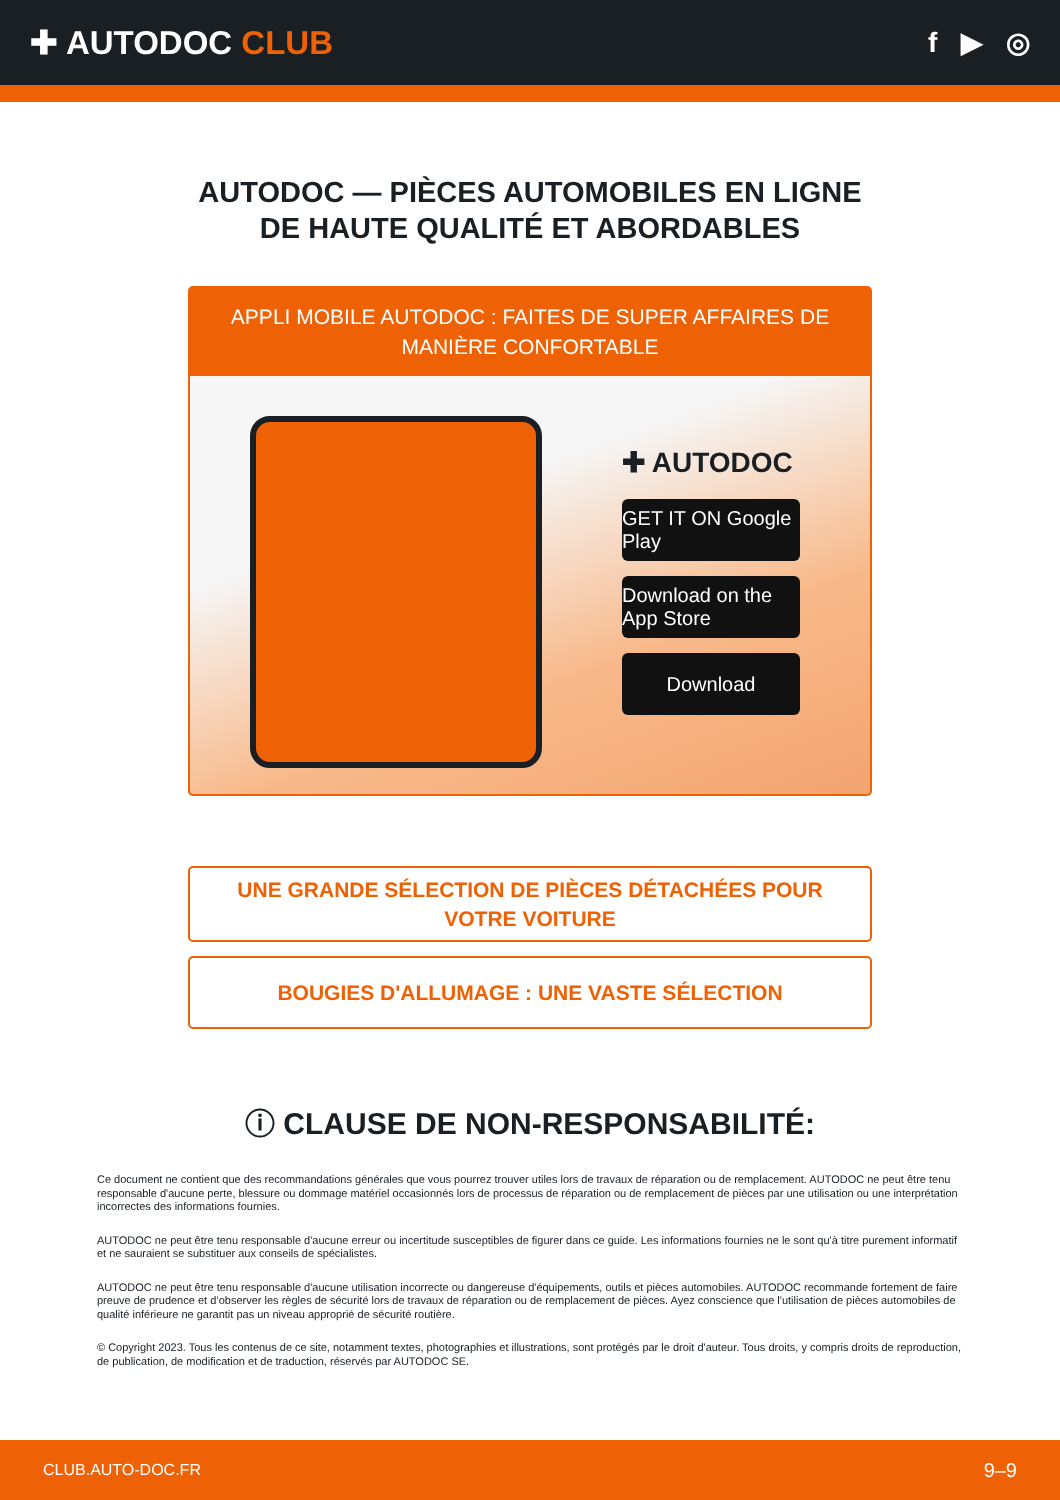✚ AUTODOC CLUB
f ▶ ◎
AUTODOC — PIÈCES AUTOMOBILES EN LIGNE DE HAUTE QUALITÉ ET ABORDABLES
APPLI MOBILE AUTODOC : FAITES DE SUPER AFFAIRES DE MANIÈRE CONFORTABLE
✚ AUTODOC
GET IT ON Google Play
Download on the App Store
Download
UNE GRANDE SÉLECTION DE PIÈCES DÉTACHÉES POUR VOTRE VOITURE
BOUGIES D'ALLUMAGE : UNE VASTE SÉLECTION
ⓘ CLAUSE DE NON-RESPONSABILITÉ:
Ce document ne contient que des recommandations générales que vous pourrez trouver utiles lors de travaux de réparation ou de remplacement. AUTODOC ne peut être tenu responsable d'aucune perte, blessure ou dommage matériel occasionnés lors de processus de réparation ou de remplacement de pièces par une utilisation ou une interprétation incorrectes des informations fournies.
AUTODOC ne peut être tenu responsable d'aucune erreur ou incertitude susceptibles de figurer dans ce guide. Les informations fournies ne le sont qu'à titre purement informatif et ne sauraient se substituer aux conseils de spécialistes.
AUTODOC ne peut être tenu responsable d'aucune utilisation incorrecte ou dangereuse d'équipements, outils et pièces automobiles. AUTODOC recommande fortement de faire preuve de prudence et d’observer les règles de sécurité lors de travaux de réparation ou de remplacement de pièces. Ayez conscience que l'utilisation de pièces automobiles de qualité inférieure ne garantit pas un niveau approprié de sécurité routière.
© Copyright 2023. Tous les contenus de ce site, notamment textes, photographies et illustrations, sont protégés par le droit d'auteur. Tous droits, y compris droits de reproduction, de publication, de modification et de traduction, réservés par AUTODOC SE.
CLUB.AUTO-DOC.FR 9–9